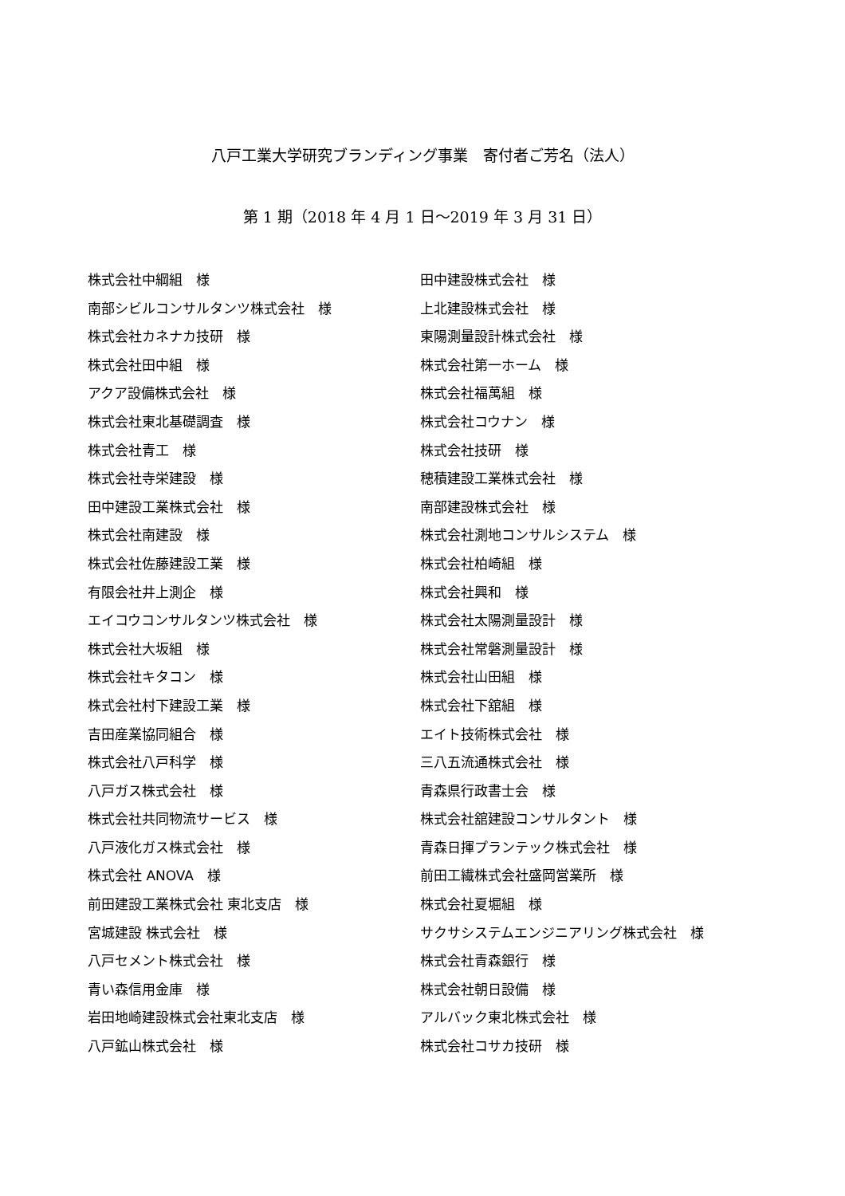八戸工業大学研究ブランディング事業　寄付者ご芳名（法人）
第 1 期（2018 年 4 月 1 日～2019 年 3 月 31 日）
株式会社中綱組　様
南部シビルコンサルタンツ株式会社　様
株式会社カネナカ技研　様
株式会社田中組　様
アクア設備株式会社　様
株式会社東北基礎調査　様
株式会社青工　様
株式会社寺栄建設　様
田中建設工業株式会社　様
株式会社南建設　様
株式会社佐藤建設工業　様
有限会社井上測企　様
エイコウコンサルタンツ株式会社　様
株式会社大坂組　様
株式会社キタコン　様
株式会社村下建設工業　様
吉田産業協同組合　様
株式会社八戸科学　様
八戸ガス株式会社　様
株式会社共同物流サービス　様
八戸液化ガス株式会社　様
株式会社 ANOVA　様
前田建設工業株式会社 東北支店　様
宮城建設 株式会社　様
八戸セメント株式会社　様
青い森信用金庫　様
岩田地崎建設株式会社東北支店　様
八戸鉱山株式会社　様
田中建設株式会社　様
上北建設株式会社　様
東陽測量設計株式会社　様
株式会社第一ホーム　様
株式会社福萬組　様
株式会社コウナン　様
株式会社技研　様
穂積建設工業株式会社　様
南部建設株式会社　様
株式会社測地コンサルシステム　様
株式会社柏崎組　様
株式会社興和　様
株式会社太陽測量設計　様
株式会社常磐測量設計　様
株式会社山田組　様
株式会社下舘組　様
エイト技術株式会社　様
三八五流通株式会社　様
青森県行政書士会　様
株式会社舘建設コンサルタント　様
青森日揮プランテック株式会社　様
前田工繊株式会社盛岡営業所　様
株式会社夏堀組　様
サクサシステムエンジニアリング株式会社　様
株式会社青森銀行　様
株式会社朝日設備　様
アルバック東北株式会社　様
株式会社コサカ技研　様